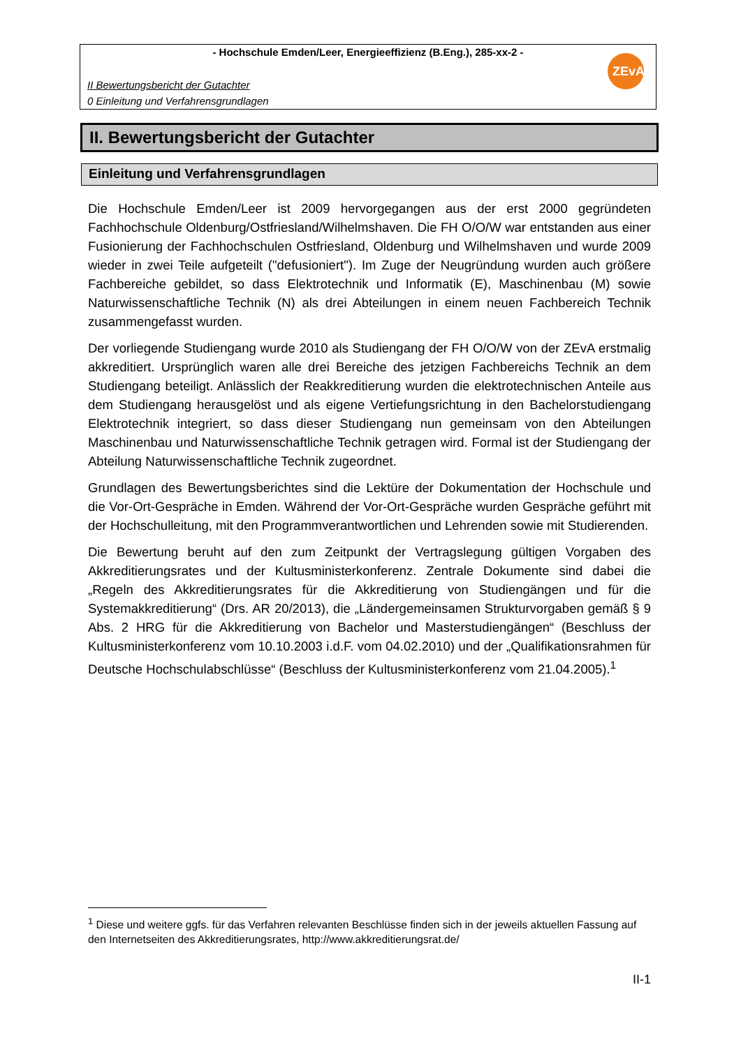- Hochschule Emden/Leer, Energieeffizienz (B.Eng.), 285-xx-2 -
II Bewertungsbericht der Gutachter
0 Einleitung und Verfahrensgrundlagen
ZEvA
II. Bewertungsbericht der Gutachter
Einleitung und Verfahrensgrundlagen
Die Hochschule Emden/Leer ist 2009 hervorgegangen aus der erst 2000 gegründeten Fachhochschule Oldenburg/Ostfriesland/Wilhelmshaven. Die FH O/O/W war entstanden aus einer Fusionierung der Fachhochschulen Ostfriesland, Oldenburg und Wilhelmshaven und wurde 2009 wieder in zwei Teile aufgeteilt ("defusioniert"). Im Zuge der Neugründung wurden auch größere Fachbereiche gebildet, so dass Elektrotechnik und Informatik (E), Maschinenbau (M) sowie Naturwissenschaftliche Technik (N) als drei Abteilungen in einem neuen Fachbereich Technik zusammengefasst wurden.
Der vorliegende Studiengang wurde 2010 als Studiengang der FH O/O/W von der ZEvA erstmalig akkreditiert. Ursprünglich waren alle drei Bereiche des jetzigen Fachbereichs Technik an dem Studiengang beteiligt. Anlässlich der Reakkreditierung wurden die elektrotechnischen Anteile aus dem Studiengang herausgelöst und als eigene Vertiefungsrichtung in den Bachelorstudiengang Elektrotechnik integriert, so dass dieser Studiengang nun gemeinsam von den Abteilungen Maschinenbau und Naturwissenschaftliche Technik getragen wird. Formal ist der Studiengang der Abteilung Naturwissenschaftliche Technik zugeordnet.
Grundlagen des Bewertungsberichtes sind die Lektüre der Dokumentation der Hochschule und die Vor-Ort-Gespräche in Emden. Während der Vor-Ort-Gespräche wurden Gespräche geführt mit der Hochschulleitung, mit den Programmverantwortlichen und Lehrenden sowie mit Studierenden.
Die Bewertung beruht auf den zum Zeitpunkt der Vertragslegung gültigen Vorgaben des Akkreditierungsrates und der Kultusministerkonferenz. Zentrale Dokumente sind dabei die „Regeln des Akkreditierungsrates für die Akkreditierung von Studiengängen und für die Systemakkreditierung“ (Drs. AR 20/2013), die „Ländergemeinsamen Strukturvorgaben gemäß § 9 Abs. 2 HRG für die Akkreditierung von Bachelor und Masterstudiengängen“ (Beschluss der Kultusministerkonferenz vom 10.10.2003 i.d.F. vom 04.02.2010) und der „Qualifikationsrahmen für Deutsche Hochschulabschlüsse“ (Beschluss der Kultusministerkonferenz vom 21.04.2005).<sup>1</sup>
<sup>1</sup> Diese und weitere ggfs. für das Verfahren relevanten Beschlüsse finden sich in der jeweils aktuellen Fassung auf den Internetseiten des Akkreditierungsrates, http://www.akkreditierungsrat.de/
II-1